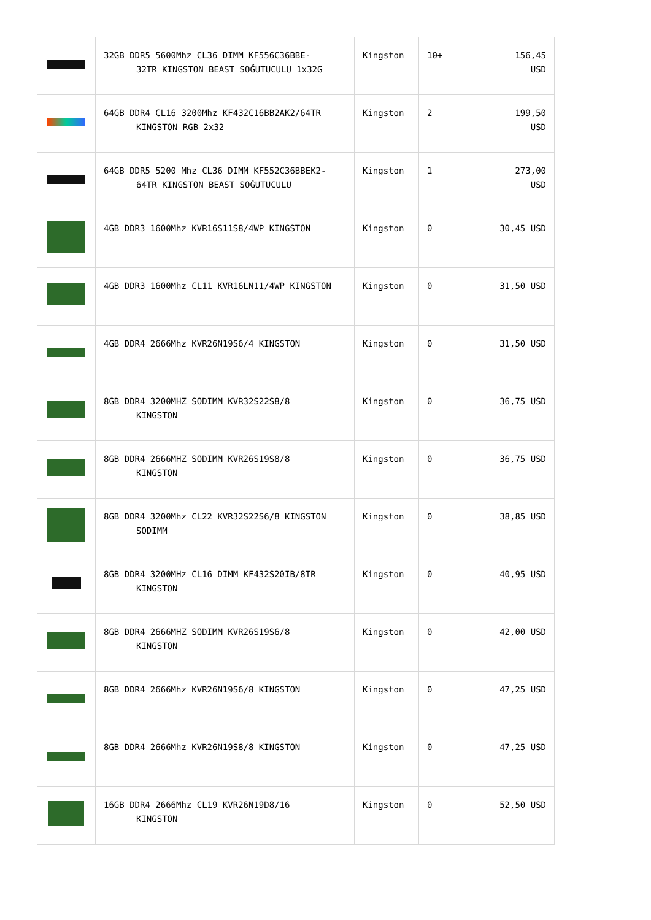| | 32GB DDR5 5600Mhz CL36 DIMM KF556C36BBE- 32TR KINGSTON BEAST SOĞUTUCULU 1x32G | Kingston | 10+ | 156,45 USD |
| | 64GB DDR4 CL16 3200Mhz KF432C16BB2AK2/64TR KINGSTON RGB 2x32 | Kingston | 2 | 199,50 USD |
| | 64GB DDR5 5200 Mhz CL36 DIMM KF552C36BBEK2- 64TR KINGSTON BEAST SOĞUTUCULU | Kingston | 1 | 273,00 USD |
| | 4GB DDR3 1600Mhz KVR16S11S8/4WP KINGSTON | Kingston | 0 | 30,45 USD |
| | 4GB DDR3 1600Mhz CL11 KVR16LN11/4WP KINGSTON | Kingston | 0 | 31,50 USD |
| | 4GB DDR4 2666Mhz KVR26N19S6/4 KINGSTON | Kingston | 0 | 31,50 USD |
| | 8GB DDR4 3200MHZ SODIMM KVR32S22S8/8 KINGSTON | Kingston | 0 | 36,75 USD |
| | 8GB DDR4 2666MHZ SODIMM KVR26S19S8/8 KINGSTON | Kingston | 0 | 36,75 USD |
| | 8GB DDR4 3200Mhz CL22 KVR32S22S6/8 KINGSTON SODIMM | Kingston | 0 | 38,85 USD |
| | 8GB DDR4 3200MHz CL16 DIMM KF432S20IB/8TR KINGSTON | Kingston | 0 | 40,95 USD |
| | 8GB DDR4 2666MHZ SODIMM KVR26S19S6/8 KINGSTON | Kingston | 0 | 42,00 USD |
| | 8GB DDR4 2666Mhz KVR26N19S6/8 KINGSTON | Kingston | 0 | 47,25 USD |
| | 8GB DDR4 2666Mhz KVR26N19S8/8 KINGSTON | Kingston | 0 | 47,25 USD |
| | 16GB DDR4 2666Mhz CL19 KVR26N19D8/16 KINGSTON | Kingston | 0 | 52,50 USD |